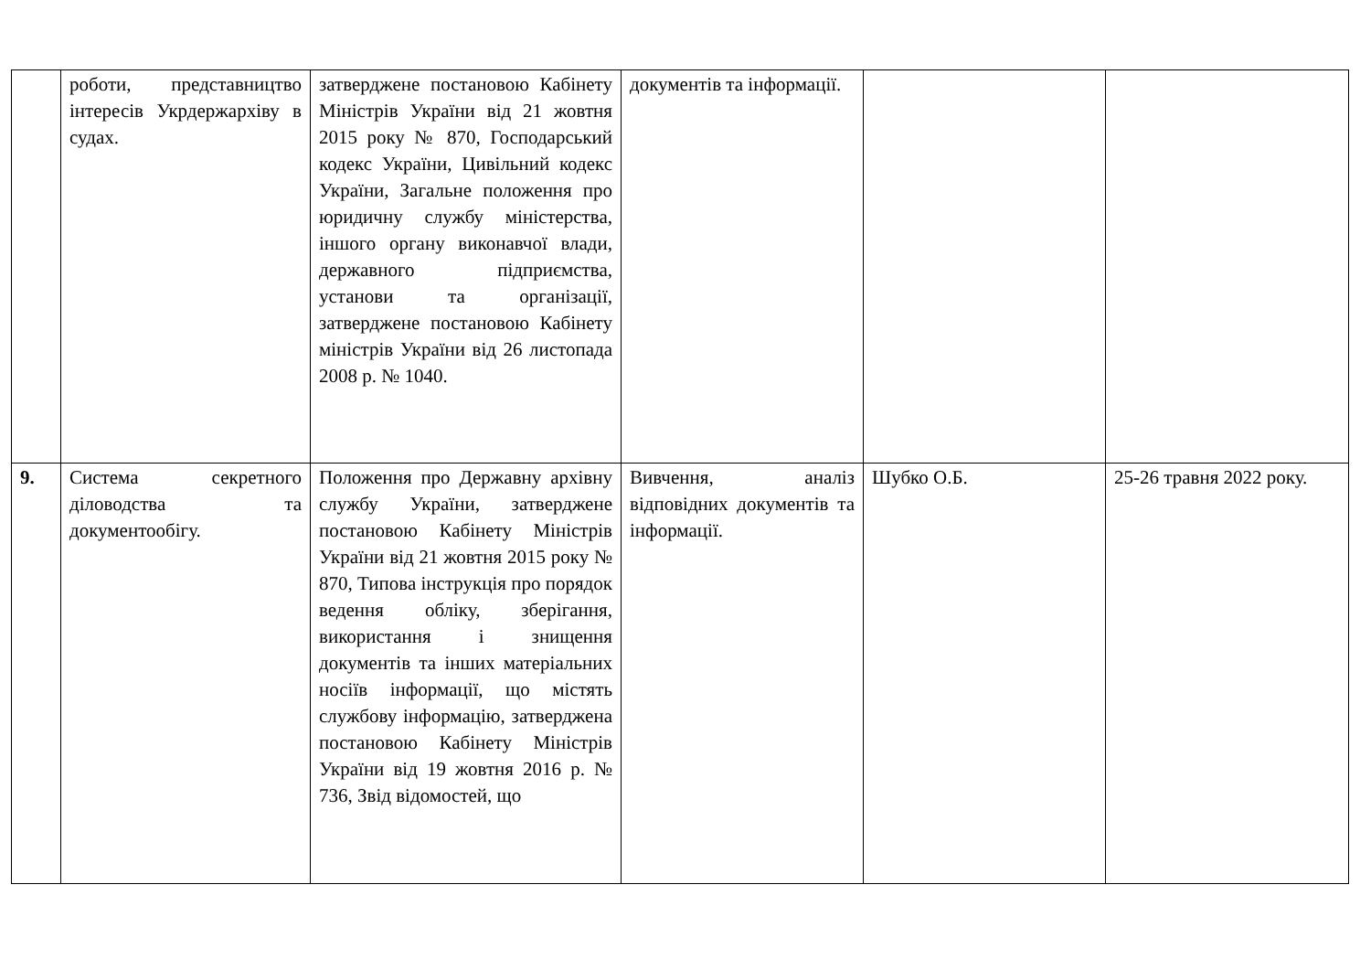| | роботи, представництво інтересів Укрдержархіву в судах. | затверджене постановою Кабінету Міністрів України від 21 жовтня 2015 року № 870, Господарський кодекс України, Цивільний кодекс України, Загальне положення про юридичну службу міністерства, іншого органу виконавчої влади, державного підприємства, установи та організації, затверджене постановою Кабінету міністрів України від 26 листопада 2008 р. № 1040. | документів та інформації. | | |
| 9. | Система секретного діловодства та документообігу. | Положення про Державну архівну службу України, затверджене постановою Кабінету Міністрів України від 21 жовтня 2015 року № 870, Типова інструкція про порядок ведення обліку, зберігання, використання і знищення документів та інших матеріальних носіїв інформації, що містять службову інформацію, затверджена постановою Кабінету Міністрів України від 19 жовтня 2016 р. № 736, Звід відомостей, що | Вивчення, аналіз відповідних документів та інформації. | Шубко О.Б. | 25-26 травня 2022 року. |